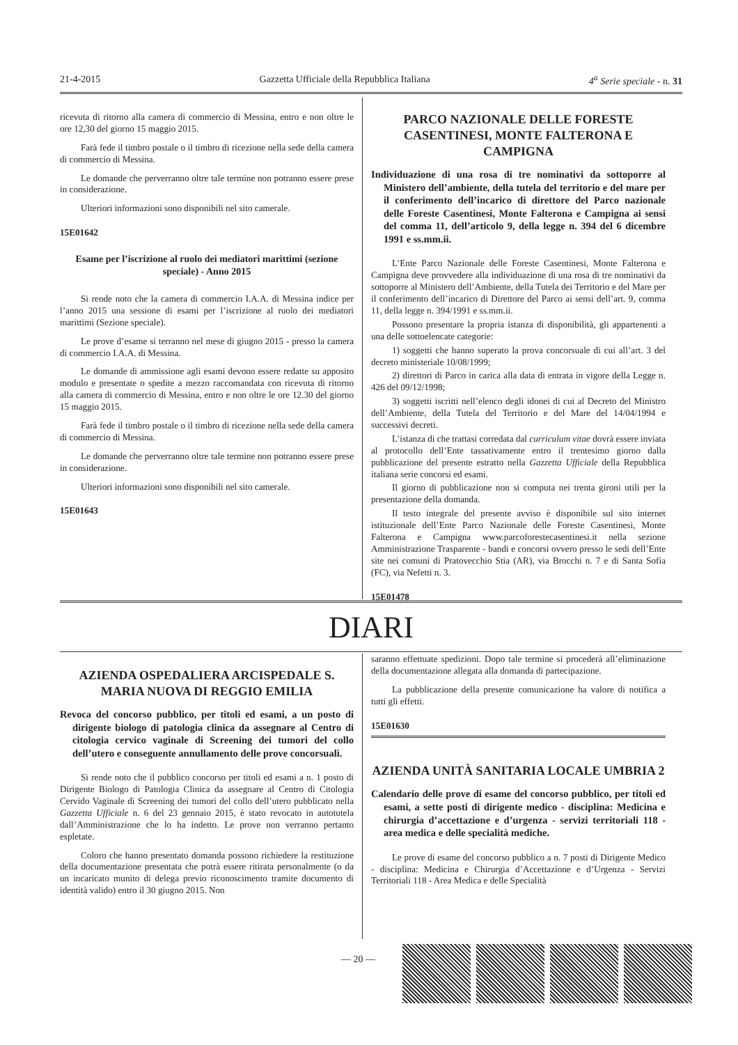21-4-2015 Gazzetta Ufficiale della Repubblica Italiana 4<sup>a</sup> Serie speciale - n. 31
ricevuta di ritorno alla camera di commercio di Messina, entro e non oltre le ore 12,30 del giorno 15 maggio 2015.
Farà fede il timbro postale o il timbro di ricezione nella sede della camera di commercio di Messina.
Le domande che perverranno oltre tale termine non potranno essere prese in considerazione.
Ulteriori informazioni sono disponibili nel sito camerale.
15E01642
Esame per l’iscrizione al ruolo dei mediatori marittimi (sezione speciale) - Anno 2015
Si rende noto che la camera di commercio I.A.A. di Messina indice per l’anno 2015 una sessione di esami per l’iscrizione al ruolo dei mediatori marittimi (Sezione speciale).
Le prove d’esame si terranno nel mese di giugno 2015 - presso la camera di commercio I.A.A. di Messina.
Le domande di ammissione agli esami devono essere redatte su apposito modulo e presentate o spedite a mezzo raccomandata con ricevuta di ritorno alla camera di commercio di Messina, entro e non oltre le ore 12.30 del giorno 15 maggio 2015.
Farà fede il timbro postale o il timbro di ricezione nella sede della camera di commercio di Messina.
Le domande che perverranno oltre tale termine non potranno essere prese in considerazione.
Ulteriori informazioni sono disponibili nel sito camerale.
15E01643
PARCO NAZIONALE DELLE FORESTE CASENTINESI, MONTE FALTERONA E CAMPIGNA
Individuazione di una rosa di tre nominativi da sottoporre al Ministero dell’ambiente, della tutela del territorio e del mare per il conferimento dell’incarico di direttore del Parco nazionale delle Foreste Casentinesi, Monte Falterona e Campigna ai sensi del comma 11, dell’articolo 9, della legge n. 394 del 6 dicembre 1991 e ss.mm.ii.
L’Ente Parco Nazionale delle Foreste Casentinesi, Monte Falterona e Campigna deve provvedere alla individuazione di una rosa di tre nominativi da sottoporre al Ministero dell’Ambiente, della Tutela dei Territorio e del Mare per il conferimento dell’incarico di Direttore del Parco ai sensi dell’art. 9, comma 11, della legge n. 394/1991 e ss.mm.ii.
Possono presentare la propria istanza di disponibilità, gli appartenenti a una delle sottoelencate categorie:
1) soggetti che hanno superato la prova concorsuale di cui all’art. 3 del decreto ministeriale 10/08/1999;
2) direttori di Parco in carica alla data di entrata in vigore della Legge n. 426 del 09/12/1998;
3) soggetti iscritti nell’elenco degli idonei di cui al Decreto del Ministro dell’Ambiente, della Tutela del Territorio e del Mare del 14/04/1994 e successivi decreti.
L’istanza di che trattasi corredata dal curriculum vitae dovrà essere inviata al protocollo dell’Ente tassativamente entro il trentesimo giorno dalla pubblicazione del presente estratto nella Gazzetta Ufficiale della Repubblica italiana serie concorsi ed esami.
Il giorno di pubblicazione non si computa nei trenta gironi utili per la presentazione della domanda.
Il testo integrale del presente avviso è disponibile sul sito internet istituzionale dell’Ente Parco Nazionale delle Foreste Casentinesi, Monte Falterona e Campigna www.parcoforestecasentinesi.it nella sezione Amministrazione Trasparente - bandi e concorsi ovvero presso le sedi dell’Ente site nei comuni di Pratovecchio Stia (AR), via Brocchi n. 7 e di Santa Sofia (FC), via Nefetti n. 3.
15E01478
DIARI
AZIENDA OSPEDALIERA ARCISPEDALE S. MARIA NUOVA DI REGGIO EMILIA
Revoca del concorso pubblico, per titoli ed esami, a un posto di dirigente biologo di patologia clinica da assegnare al Centro di citologia cervico vaginale di Screening dei tumori del collo dell’utero e conseguente annullamento delle prove concorsuali.
Si rende noto che il pubblico concorso per titoli ed esami a n. 1 posto di Dirigente Biologo di Patologia Clinica da assegnare al Centro di Citologia Cervido Vaginale dì Screening dei tumori del collo dell’utero pubblicato nella Gazzetta Ufficiale n. 6 del 23 gennaio 2015, è stato revocato in autotutela dall’Amministrazione che lo ha indetto. Le prove non verranno pertanto espletate.
Coloro che hanno presentato domanda possono richiedere la restituzione della documentazione presentata che potrà essere ritirata personalmente (o da un incaricato munito di delega previo riconoscimento tramite documento di identità valido) entro il 30 giugno 2015. Non
saranno effettuate spedizioni. Dopo tale termine si procederà all’eliminazione della documentazione allegata alla domanda di partecipazione.
La pubblicazione della presente comunicazione ha valore di notifica a tutti gli effetti.
15E01630
AZIENDA UNITÀ SANITARIA LOCALE UMBRIA 2
Calendario delle prove di esame del concorso pubblico, per titoli ed esami, a sette posti di dirigente medico - disciplina: Medicina e chirurgia d’accettazione e d’urgenza - servizi territoriali 118 - area medica e delle specialità mediche.
Le prove di esame del concorso pubblico a n. 7 posti di Dirigente Medico - disciplina: Medicina e Chirurgia d’Accettazione e d’Urgenza - Servizi Territoriali 118 - Area Medica e delle Specialità
— 20 —